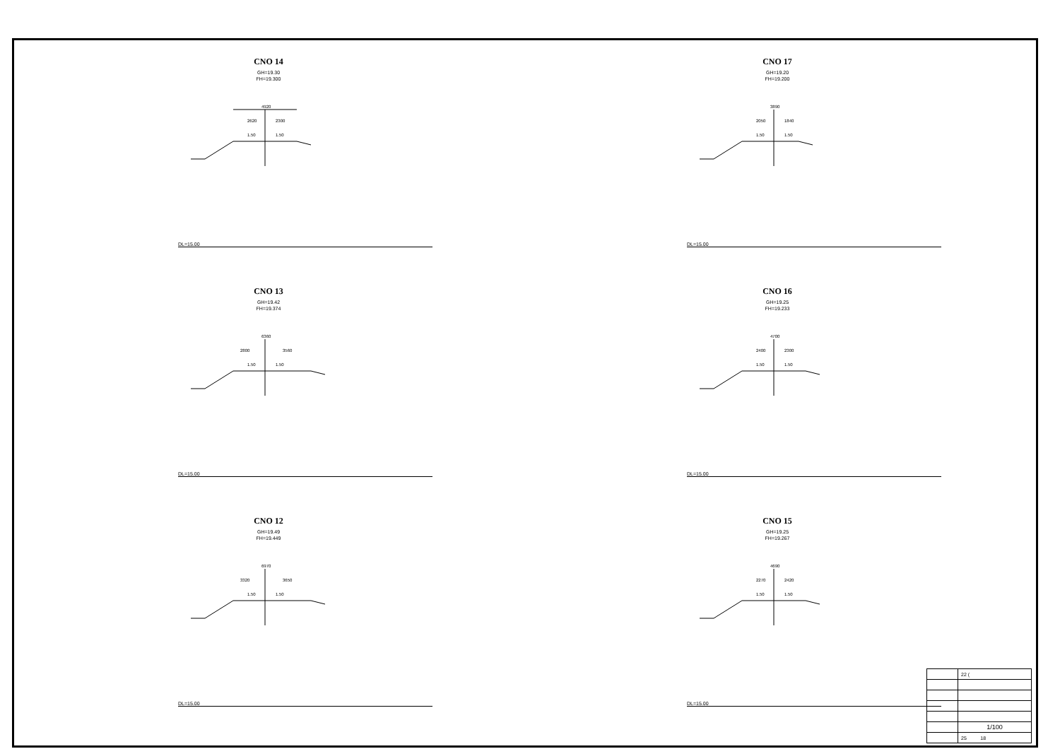CNO 14
GH=19.30
FH=19.300
4920
2620
2300
1.50
1.50
DL=15.00
CNO 17
GH=19.20
FH=19.200
3890
2050
1840
1.50
1.50
DL=15.00
CNO 13
GH=19.42
FH=19.374
6360
2800
3560
1.50
1.50
DL=15.00
CNO 16
GH=19.25
FH=19.233
4700
2400
2300
1.50
1.50
DL=15.00
CNO 12
GH=19.49
FH=19.449
6970
3320
3650
1.50
1.50
DL=15.00
CNO 15
GH=19.25
FH=19.267
4690
2270
2420
1.50
1.50
DL=15.00
| | 22 ( |
| | 1/100 |
| | 25 18 |